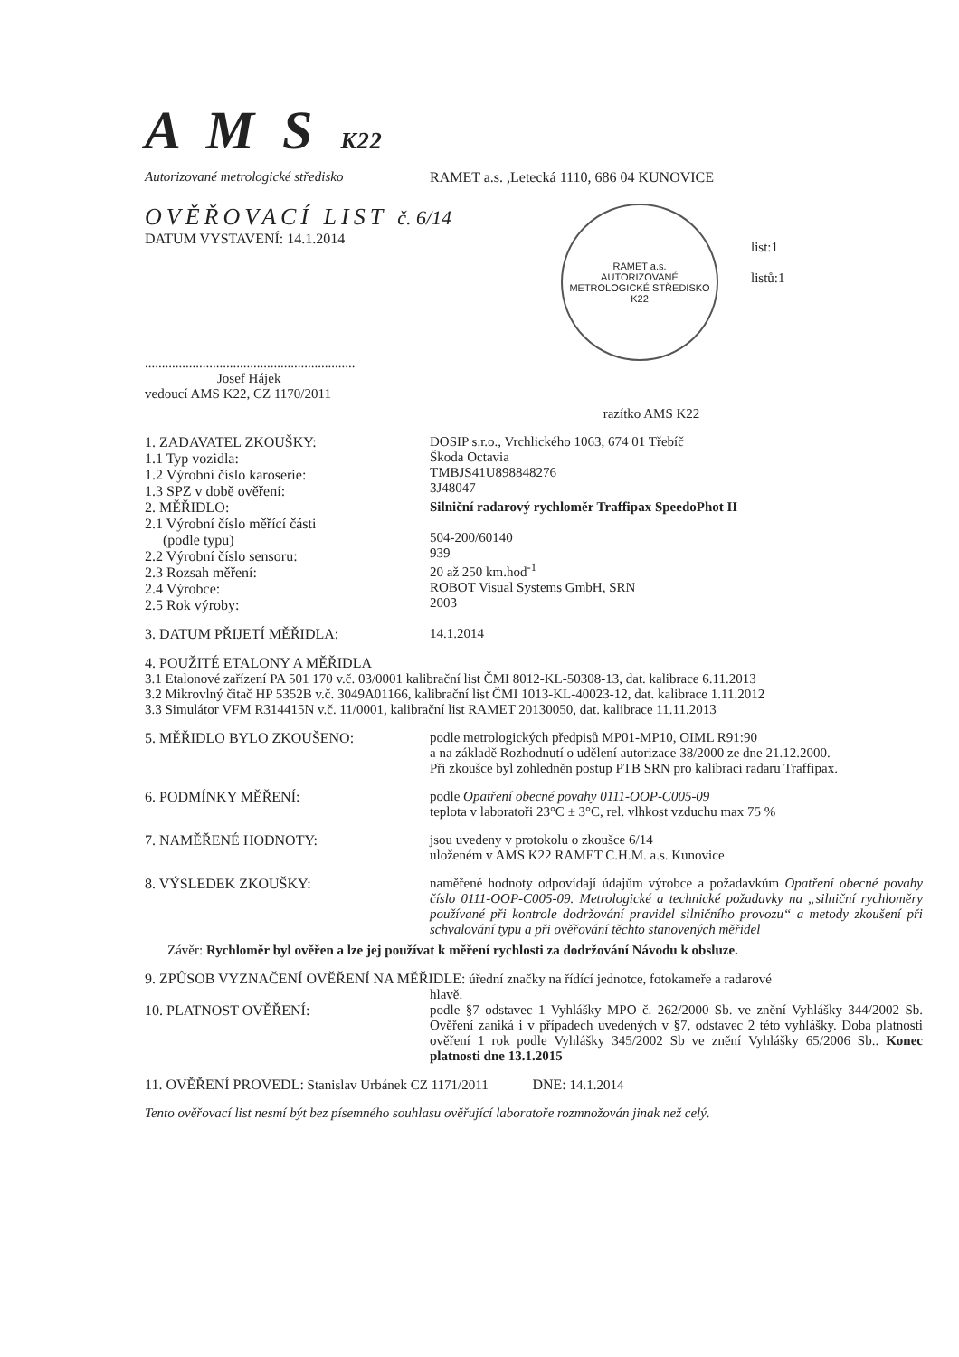A M S K22
Autorizované metrologické středisko RAMET a.s. ,Letecká 1110, 686 04 KUNOVICE
OVĚŘOVACÍ LIST č. 6/14
DATUM VYSTAVENÍ: 14.1.2014
..............................................................
Josef Hájek
vedoucí AMS K22, CZ 1170/2011
RAMET a.s.
AUTORIZOVANÉ METROLOGICKÉ STŘEDISKO
K22
razítko AMS K22
list:1
listů:1
1. ZADAVATEL ZKOUŠKY:
1.1 Typ vozidla:
1.2 Výrobní číslo karoserie:
1.3 SPZ v době ověření:
DOSIP s.r.o., Vrchlického 1063, 674 01 Třebíč
Škoda Octavia
TMBJS41U898848276
3J48047
2. MĚŘIDLO:
2.1 Výrobní číslo měřící části
(podle typu)
2.2 Výrobní číslo sensoru:
2.3 Rozsah měření:
2.4 Výrobce:
2.5 Rok výroby:
Silniční radarový rychloměr Traffipax SpeedoPhot II
504-200/60140
939
20 až 250 km.hod<sup>-1</sup>
ROBOT Visual Systems GmbH, SRN
2003
3. DATUM PŘIJETÍ MĚŘIDLA: 14.1.2014
4. POUŽITÉ ETALONY A MĚŘIDLA
3.1 Etalonové zařízení PA 501 170 v.č. 03/0001 kalibrační list ČMI 8012-KL-50308-13, dat. kalibrace 6.11.2013
3.2 Mikrovlný čitač HP 5352B v.č. 3049A01166, kalibrační list ČMI 1013-KL-40023-12, dat. kalibrace 1.11.2012
3.3 Simulátor VFM R314415N v.č. 11/0001, kalibrační list RAMET 20130050, dat. kalibrace 11.11.2013
5. MĚŘIDLO BYLO ZKOUŠENO: podle metrologických předpisů MP01-MP10, OIML R91:90
a na základě Rozhodnutí o udělení autorizace 38/2000 ze dne 21.12.2000.
Při zkoušce byl zohledněn postup PTB SRN pro kalibraci radaru Traffipax.
6. PODMÍNKY MĚŘENÍ: podle Opatření obecné povahy 0111-OOP-C005-09
teplota v laboratoři 23°C ± 3°C, rel. vlhkost vzduchu max 75 %
7. NAMĚŘENÉ HODNOTY: jsou uvedeny v protokolu o zkoušce 6/14
uloženém v AMS K22 RAMET C.H.M. a.s. Kunovice
8. VÝSLEDEK ZKOUŠKY: naměřené hodnoty odpovídají údajům výrobce a požadavkům Opatření obecné povahy číslo 0111-OOP-C005-09. Metrologické a technické požadavky na „silniční rychloměry používané při kontrole dodržování pravidel silničního provozu“ a metody zkoušení při schvalování typu a při ověřování těchto stanovených měřidel
Závěr: Rychloměr byl ověřen a lze jej používat k měření rychlosti za dodržování Návodu k obsluze.
9. ZPŮSOB VYZNAČENÍ OVĚŘENÍ NA MĚŘIDLE: úřední značky na řídící jednotce, fotokameře a radarové
hlavě.
10. PLATNOST OVĚŘENÍ: podle §7 odstavec 1 Vyhlášky MPO č. 262/2000 Sb. ve znění Vyhlášky 344/2002 Sb. Ověření zaniká i v případech uvedených v §7, odstavec 2 této vyhlášky. Doba platnosti ověření 1 rok podle Vyhlášky 345/2002 Sb ve znění Vyhlášky 65/2006 Sb.. Konec platnosti dne 13.1.2015
11. OVĚŘENÍ PROVEDL: Stanislav Urbánek CZ 1171/2011 DNE: 14.1.2014
Tento ověřovací list nesmí být bez písemného souhlasu ověřující laboratoře rozmnožován jinak než celý.